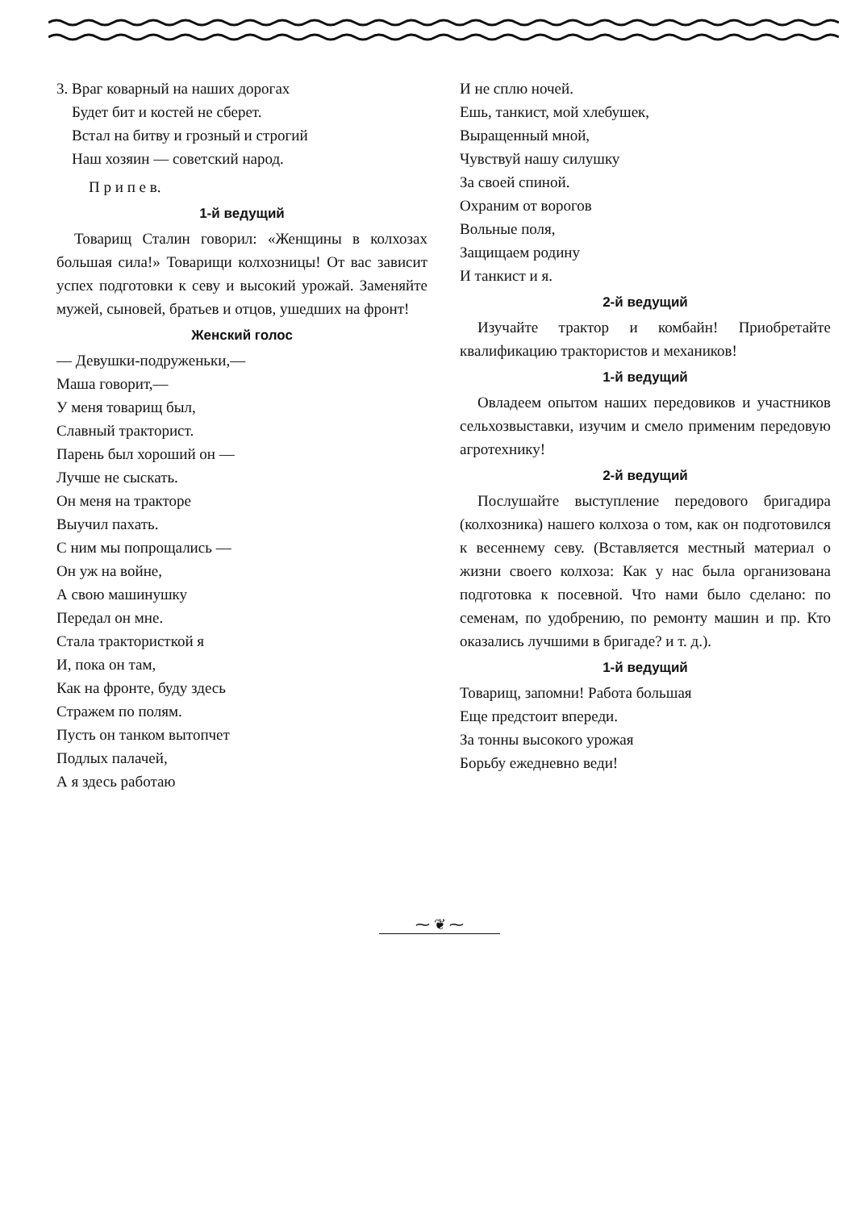3. Враг коварный на наших дорогах
Будет бит и костей не сберет.
Встал на битву и грозный и строгий
Наш хозяин — советский народ.
П р и п е в.
1-й ведущий
Товарищ Сталин говорил: «Женщины в колхозах большая сила!» Товарищи колхозницы! От вас зависит успех подготовки к севу и высокий урожай. Заменяйте мужей, сыновей, братьев и отцов, ушедших на фронт!
Женский голос
— Девушки-подруженьки,—
Маша говорит,—
У меня товарищ был,
Славный тракторист.
Парень был хороший он —
Лучше не сыскать.
Он меня на тракторе
Выучил пахать.
С ним мы попрощались —
Он уж на войне,
А свою машинушку
Передал он мне.
Стала трактористкой я
И, пока он там,
Как на фронте, буду здесь
Стражем по полям.
Пусть он танком вытопчет
Подлых палачей,
А я здесь работаю
И не сплю ночей.
Ешь, танкист, мой хлебушек,
Выращенный мной,
Чувствуй нашу силушку
За своей спиной.
Охраним от ворогов
Вольные поля,
Защищаем родину
И танкист и я.
2-й ведущий
Изучайте трактор и комбайн! Приобретайте квалификацию трактористов и механиков!
1-й ведущий
Овладеем опытом наших передовиков и участников сельхозвыставки, изучим и смело применим передовую агротехнику!
2-й ведущий
Послушайте выступление передового бригадира (колхозника) нашего колхоза о том, как он подготовился к весеннему севу. (Вставляется местный материал о жизни своего колхоза: Как у нас была организована подготовка к посевной. Что нами было сделано: по семенам, по удобрению, по ремонту машин и пр. Кто оказались лучшими в бригаде? и т. д.).
1-й ведущий
Товарищ, запомни! Работа большая
Еще предстоит впереди.
За тонны высокого урожая
Борьбу ежедневно веди!
⁓ ❦ ⁓